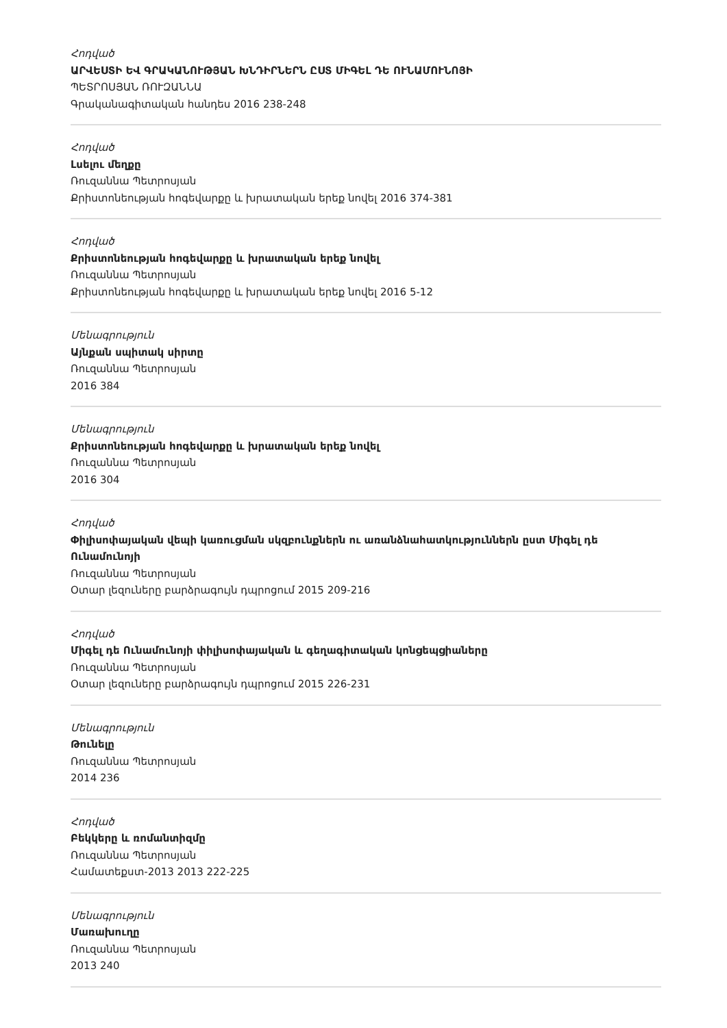Հոդված
ԱՐՎԵՍՏԻ ԵՎ ԳՐԱԿԱՆՈՒԹՅԱՆ ԽՆԴԻՐՆԵՐՆ ԸՍՏ ՄԻԳԵԼ ԴԵ ՈՒՆԱՄՈՒՆՈՅԻ
ՊԵՏՐՈՍՅԱՆ ՌՈՒԶԱՆՆԱ
Գրականագիտական հանդես 2016 238-248
Հոդված
Լսելու մեղքը
Ռուզաննա Պետրոսյան
Քրիստոնեության հոգեվարքը և խրատական երեք նովել 2016 374-381
Հոդված
Քրիստոնեության հոգեվարքը և խրատական երեք նովել
Ռուզաննա Պետրոսյան
Քրիստոնեության հոգեվարքը և խրատական երեք նովել 2016 5-12
Մենագրություն
Այնքան սպիտակ սիրտը
Ռուզաննա Պետրոսյան
2016 384
Մենագրություն
Քրիստոնեության հոգեվարքը և խրատական երեք նովել
Ռուզաննա Պետրոսյան
2016 304
Հոդված
Փիլիսոփայական վեպի կառուցման սկզբունքներն ու առանձնահատկություններն ըստ Միգել դե Ունամունոյի
Ռուզաննա Պետրոսյան
Օտար լեզուները բարձրագույն դպրոցում 2015 209-216
Հոդված
Միգել դե Ունամունոյի փիլիսոփայական և գեղագիտական կոնցեպցիաները
Ռուզաննա Պետրոսյան
Օտար լեզուները բարձրագույն դպրոցում 2015 226-231
Մենագրություն
Թունելը
Ռուզաննա Պետրոսյան
2014 236
Հոդված
Բեկկերը և ռոմանտիզմը
Ռուզաննա Պետրոսյան
Համատեքստ-2013 2013 222-225
Մենագրություն
Մառախուղը
Ռուզաննա Պետրոսյան
2013 240